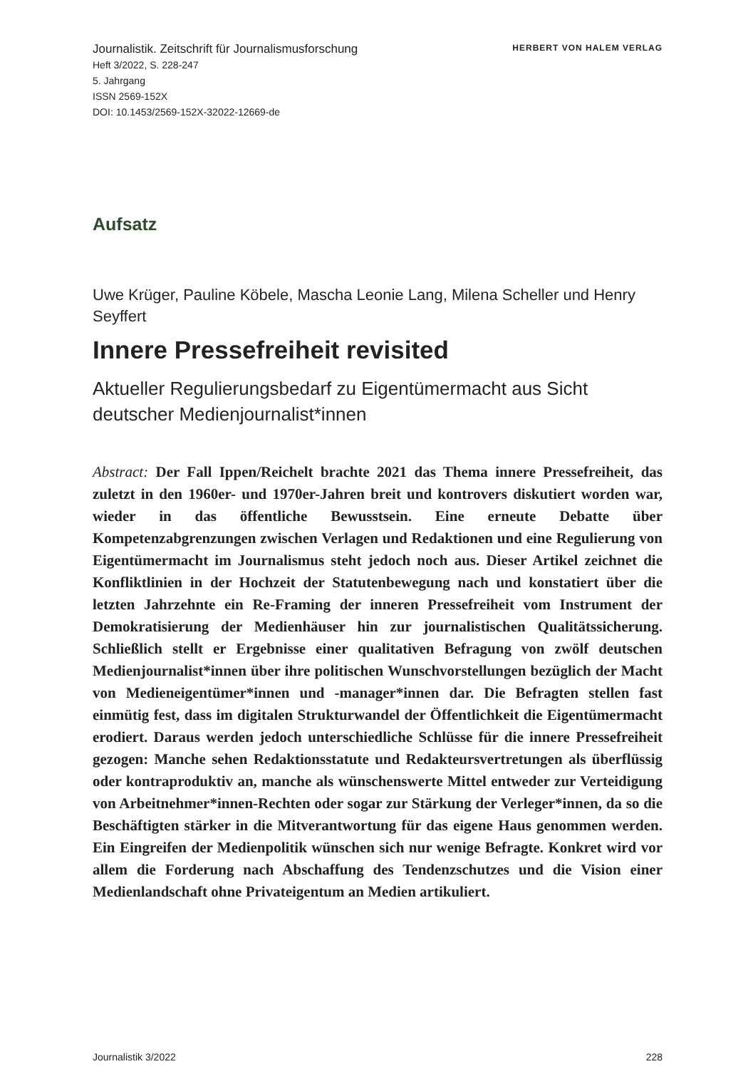Journalistik. Zeitschrift für Journalismusforschung
Heft 3/2022, S. 228-247
5. Jahrgang
ISSN 2569-152X
DOI: 10.1453/2569-152X-32022-12669-de
HERBERT VON HALEM VERLAG
Aufsatz
Uwe Krüger, Pauline Köbele, Mascha Leonie Lang, Milena Scheller und Henry Seyffert
Innere Pressefreiheit revisited
Aktueller Regulierungsbedarf zu Eigentümermacht aus Sicht deutscher Medienjournalist*innen
Abstract: Der Fall Ippen/Reichelt brachte 2021 das Thema innere Pressefreiheit, das zuletzt in den 1960er- und 1970er-Jahren breit und kontrovers diskutiert worden war, wieder in das öffentliche Bewusstsein. Eine erneute Debatte über Kompetenzabgrenzungen zwischen Verlagen und Redaktionen und eine Regulierung von Eigentümermacht im Journalismus steht jedoch noch aus. Dieser Artikel zeichnet die Konfliktlinien in der Hochzeit der Statutenbewegung nach und konstatiert über die letzten Jahrzehnte ein Re-Framing der inneren Pressefreiheit vom Instrument der Demokratisierung der Medienhäuser hin zur journalistischen Qualitätssicherung. Schließlich stellt er Ergebnisse einer qualitativen Befragung von zwölf deutschen Medienjournalist*innen über ihre politischen Wunschvorstellungen bezüglich der Macht von Medieneigentümer*innen und -manager*innen dar. Die Befragten stellen fast einmütig fest, dass im digitalen Strukturwandel der Öffentlichkeit die Eigentümermacht erodiert. Daraus werden jedoch unterschiedliche Schlüsse für die innere Pressefreiheit gezogen: Manche sehen Redaktionsstatute und Redakteursvertretungen als überflüssig oder kontraproduktiv an, manche als wünschenswerte Mittel entweder zur Verteidigung von Arbeitnehmer*innen-Rechten oder sogar zur Stärkung der Verleger*innen, da so die Beschäftigten stärker in die Mitverantwortung für das eigene Haus genommen werden. Ein Eingreifen der Medienpolitik wünschen sich nur wenige Befragte. Konkret wird vor allem die Forderung nach Abschaffung des Tendenzschutzes und die Vision einer Medienlandschaft ohne Privateigentum an Medien artikuliert.
Journalistik 3/2022 228